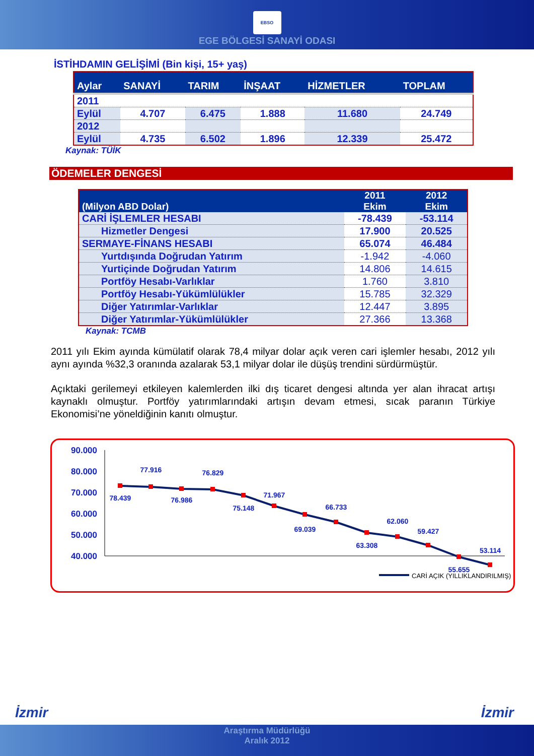EBSO
EGE BÖLGESİ SANAYİ ODASI
İSTİHDAMIN GELİŞİMİ (Bin kişi, 15+ yaş)
| Aylar | SANAYİ | TARIM | İNŞAAT | HİZMETLER | TOPLAM |
| --- | --- | --- | --- | --- | --- |
| 2011 | | | | | |
| Eylül | 4.707 | 6.475 | 1.888 | 11.680 | 24.749 |
| 2012 | | | | | |
| Eylül | 4.735 | 6.502 | 1.896 | 12.339 | 25.472 |
Kaynak: TÜİK
ÖDEMELER DENGESİ
| (Milyon ABD Dolar) | 2011 Ekim | 2012 Ekim |
| --- | --- | --- |
| CARİ İŞLEMLER HESABI | -78.439 | -53.114 |
| Hizmetler Dengesi | 17.900 | 20.525 |
| SERMAYE-FİNANS HESABI | 65.074 | 46.484 |
| Yurtdışında Doğrudan Yatırım | -1.942 | -4.060 |
| Yurtiçinde Doğrudan Yatırım | 14.806 | 14.615 |
| Portföy Hesabı-Varlıklar | 1.760 | 3.810 |
| Portföy Hesabı-Yükümlülükler | 15.785 | 32.329 |
| Diğer Yatırımlar-Varlıklar | 12.447 | 3.895 |
| Diğer Yatırımlar-Yükümlülükler | 27.366 | 13.368 |
Kaynak: TCMB
2011 yılı Ekim ayında kümülatif olarak 78,4 milyar dolar açık veren cari işlemler hesabı, 2012 yılı aynı ayında %32,3 oranında azalarak 53,1 milyar dolar ile düşüş trendini sürdürmüştür.
Açıktaki gerilemeyi etkileyen kalemlerden ilki dış ticaret dengesi altında yer alan ihracat artışı kaynaklı olmuştur. Portföy yatırımlarındaki artışın devam etmesi, sıcak paranın Türkiye Ekonomisi’ne yöneldiğinin kanıtı olmuştur.
90.000
80.000
70.000
60.000
50.000
40.000
78.439
77.916
76.986
76.829
75.148
71.967
69.039
66.733
63.308
62.060
59.427
55.655
53.114
CARİ AÇIK (YILLIKLANDIRILMIŞ)
İzmir İzmir
Araştırma Müdürlüğü
Aralık 2012